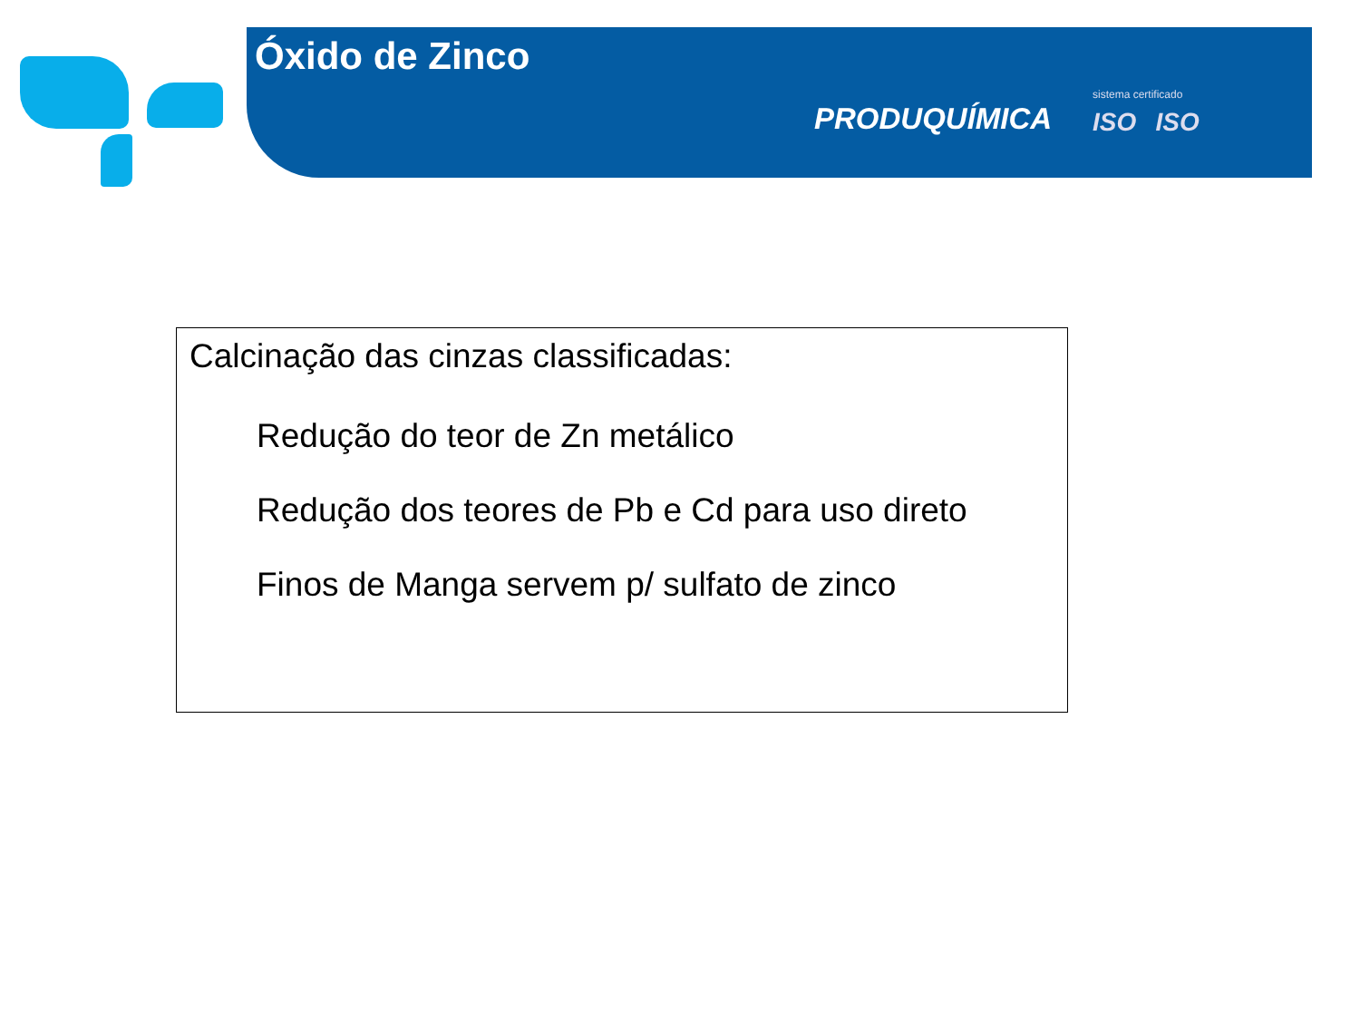Óxido de Zinco
PRODUQUÍMICA
sistema certificado
ISO ISO
Calcinação das cinzas classificadas:
Redução do teor de Zn metálico
Redução dos teores de Pb e Cd para uso direto
Finos de Manga servem p/ sulfato de zinco